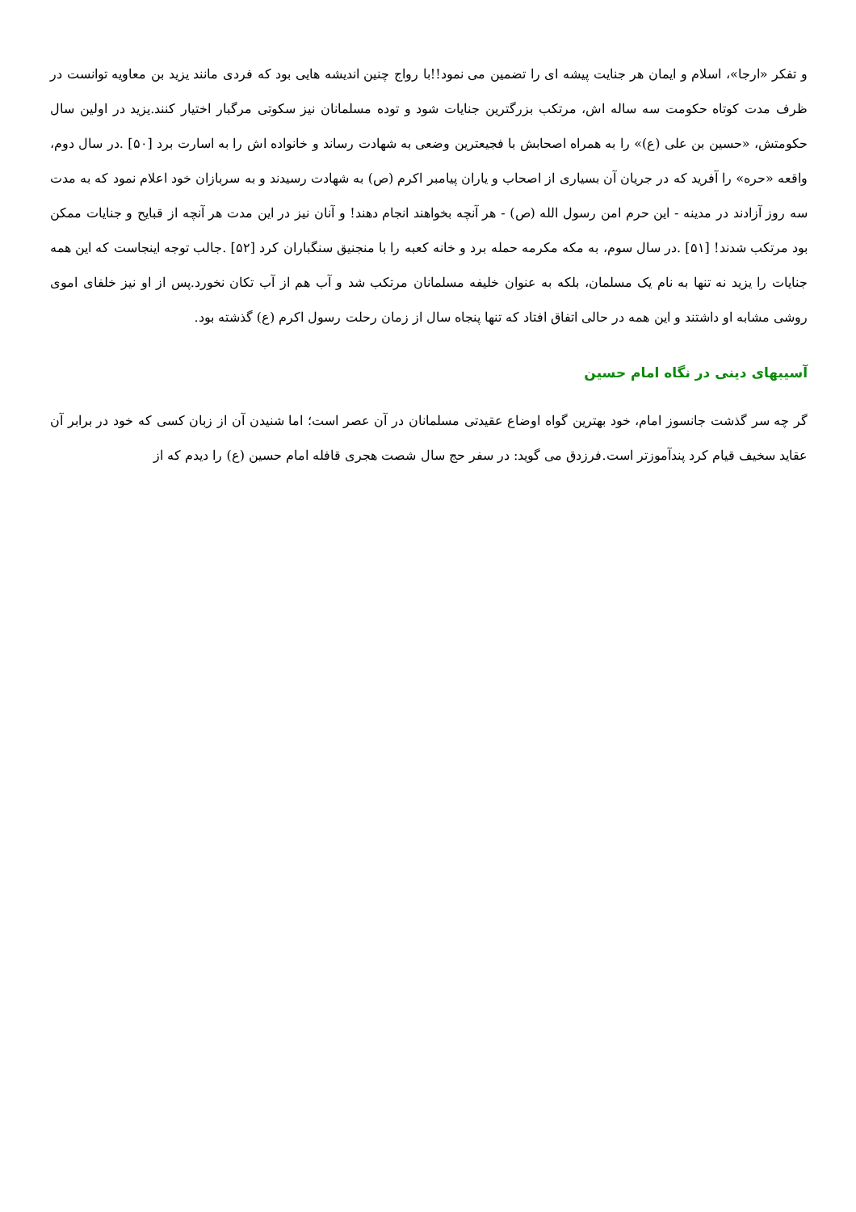و تفکر «ارجا»، اسلام و ایمان هر جنایت پیشه ای را تضمین می نمود!!با رواج چنین اندیشه هایی بود که فردی مانند یزید بن معاویه توانست در ظرف مدت کوتاه حکومت سه ساله اش، مرتکب بزرگترین جنایات شود و توده مسلمانان نیز سکوتی مرگبار اختیار کنند.یزید در اولین سال حکومتش، «حسین بن علی (ع)» را به همراه اصحابش با فجیعترین وضعی به شهادت رساند و خانواده اش را به اسارت برد [۵۰] .در سال دوم، واقعه «حره» را آفرید که در جریان آن بسیاری از اصحاب و یاران پیامبر اکرم (ص) به شهادت رسیدند و به سربازان خود اعلام نمود که به مدت سه روز آزادند در مدینه - این حرم امن رسول الله (ص) - هر آنچه بخواهند انجام دهند! و آنان نیز در این مدت هر آنچه از قبایح و جنایات ممکن بود مرتکب شدند! [۵۱] .در سال سوم، به مکه مکرمه حمله برد و خانه کعبه را با منجنیق سنگباران کرد [۵۲] .جالب توجه اینجاست که این همه جنایات را یزید نه تنها به نام یک مسلمان، بلکه به عنوان خلیفه مسلمانان مرتکب شد و آب هم از آب تکان نخورد.پس از او نیز خلفای اموی روشی مشابه او داشتند و این همه در حالی اتفاق افتاد که تنها پنجاه سال از زمان رحلت رسول اکرم (ع) گذشته بود.
آسیبهای دینی در نگاه امام حسین
گر چه سر گذشت جانسوز امام، خود بهترین گواه اوضاع عقیدتی مسلمانان در آن عصر است؛ اما شنیدن آن از زبان کسی که خود در برابر آن عقاید سخیف قیام کرد پندآموزتر است.فرزدق می گوید: در سفر حج سال شصت هجری قافله امام حسین (ع) را دیدم که از